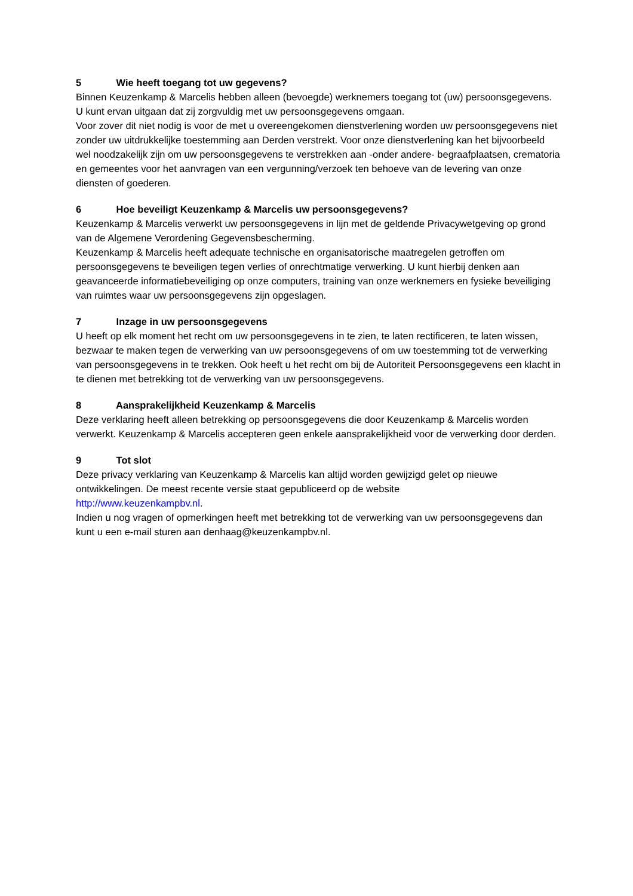5 Wie heeft toegang tot uw gegevens?
Binnen Keuzenkamp & Marcelis hebben alleen (bevoegde) werknemers toegang tot (uw) persoonsgegevens. U kunt ervan uitgaan dat zij zorgvuldig met uw persoonsgegevens omgaan.
Voor zover dit niet nodig is voor de met u overeengekomen dienstverlening worden uw persoonsgegevens niet zonder uw uitdrukkelijke toestemming aan Derden verstrekt. Voor onze dienstverlening kan het bijvoorbeeld wel noodzakelijk zijn om uw persoonsgegevens te verstrekken aan -onder andere- begraafplaatsen, crematoria en gemeentes voor het aanvragen van een vergunning/verzoek ten behoeve van de levering van onze diensten of goederen.
6 Hoe beveiligt Keuzenkamp & Marcelis uw persoonsgegevens?
Keuzenkamp & Marcelis verwerkt uw persoonsgegevens in lijn met de geldende Privacywetgeving op grond van de Algemene Verordening Gegevensbescherming.
Keuzenkamp & Marcelis heeft adequate technische en organisatorische maatregelen getroffen om persoonsgegevens te beveiligen tegen verlies of onrechtmatige verwerking. U kunt hierbij denken aan geavanceerde informatiebeveiliging op onze computers, training van onze werknemers en fysieke beveiliging van ruimtes waar uw persoonsgegevens zijn opgeslagen.
7 Inzage in uw persoonsgegevens
U heeft op elk moment het recht om uw persoonsgegevens in te zien, te laten rectificeren, te laten wissen, bezwaar te maken tegen de verwerking van uw persoonsgegevens of om uw toestemming tot de verwerking van persoonsgegevens in te trekken. Ook heeft u het recht om bij de Autoriteit Persoonsgegevens een klacht in te dienen met betrekking tot de verwerking van uw persoonsgegevens.
8 Aansprakelijkheid Keuzenkamp & Marcelis
Deze verklaring heeft alleen betrekking op persoonsgegevens die door Keuzenkamp & Marcelis worden verwerkt. Keuzenkamp & Marcelis accepteren geen enkele aansprakelijkheid voor de verwerking door derden.
9 Tot slot
Deze privacy verklaring van Keuzenkamp & Marcelis kan altijd worden gewijzigd gelet op nieuwe ontwikkelingen. De meest recente versie staat gepubliceerd op de website
http://www.keuzenkampbv.nl.
Indien u nog vragen of opmerkingen heeft met betrekking tot de verwerking van uw persoonsgegevens dan kunt u een e-mail sturen aan denhaag@keuzenkampbv.nl.